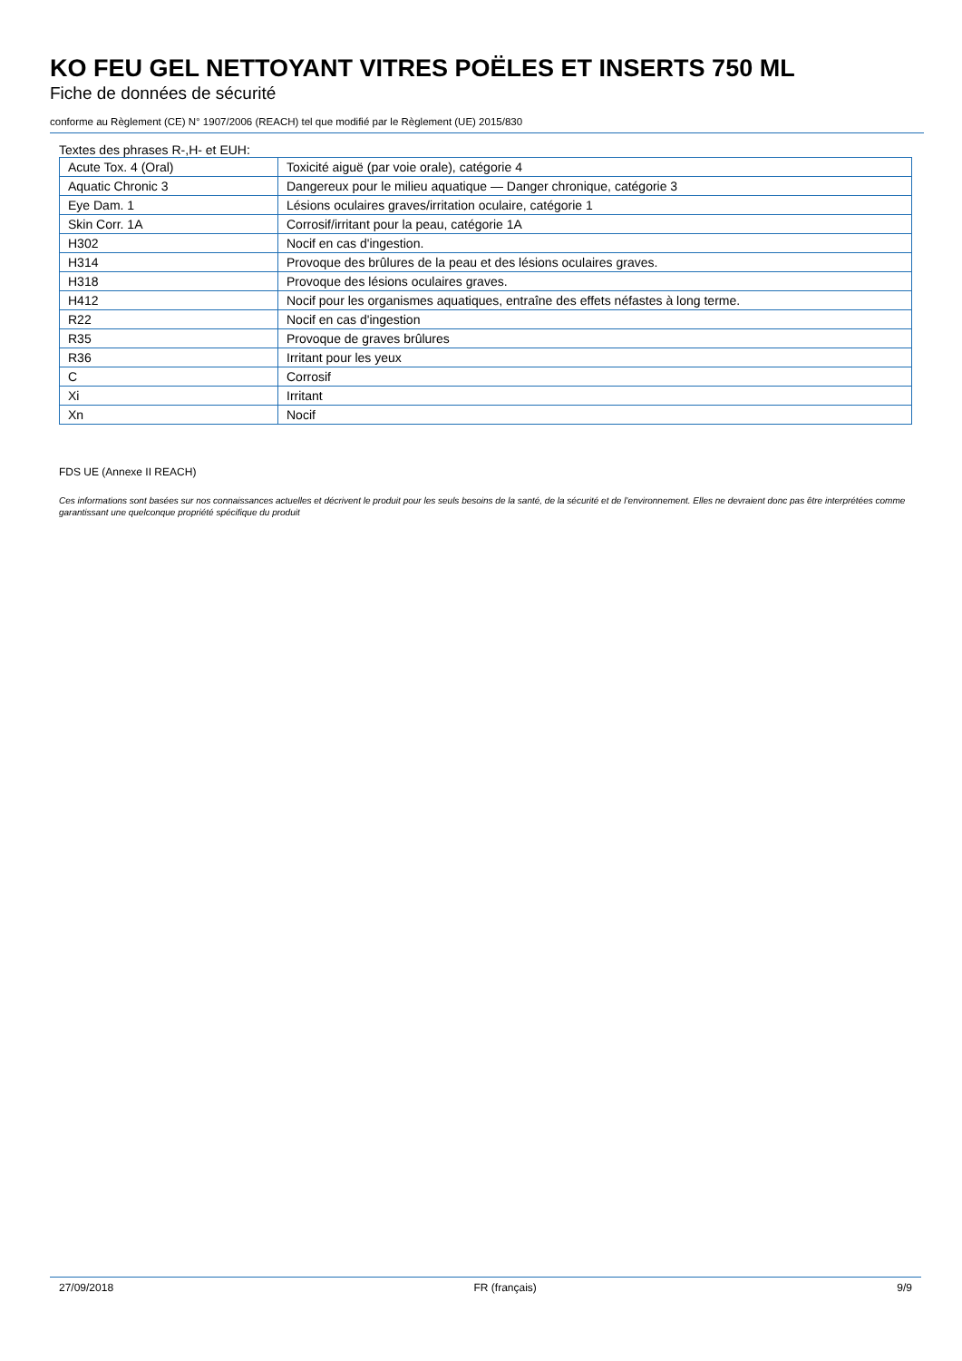KO FEU GEL NETTOYANT VITRES POËLES ET INSERTS 750 ML
Fiche de données de sécurité
conforme au Règlement (CE) N° 1907/2006 (REACH) tel que modifié par le Règlement (UE) 2015/830
Textes des phrases R-,H- et EUH:
| Acute Tox. 4 (Oral) | Toxicité aiguë (par voie orale), catégorie 4 |
| Aquatic Chronic 3 | Dangereux pour le milieu aquatique — Danger chronique, catégorie 3 |
| Eye Dam. 1 | Lésions oculaires graves/irritation oculaire, catégorie 1 |
| Skin Corr. 1A | Corrosif/irritant pour la peau, catégorie 1A |
| H302 | Nocif en cas d'ingestion. |
| H314 | Provoque des brûlures de la peau et des lésions oculaires graves. |
| H318 | Provoque des lésions oculaires graves. |
| H412 | Nocif pour les organismes aquatiques, entraîne des effets néfastes à long terme. |
| R22 | Nocif en cas d'ingestion |
| R35 | Provoque de graves brûlures |
| R36 | Irritant pour les yeux |
| C | Corrosif |
| Xi | Irritant |
| Xn | Nocif |
FDS UE (Annexe II REACH)
Ces informations sont basées sur nos connaissances actuelles et décrivent le produit pour les seuls besoins de la santé, de la sécurité et de l’environnement. Elles ne devraient donc pas être interprétées comme garantissant une quelconque propriété spécifique du produit
27/09/2018 FR (français) 9/9